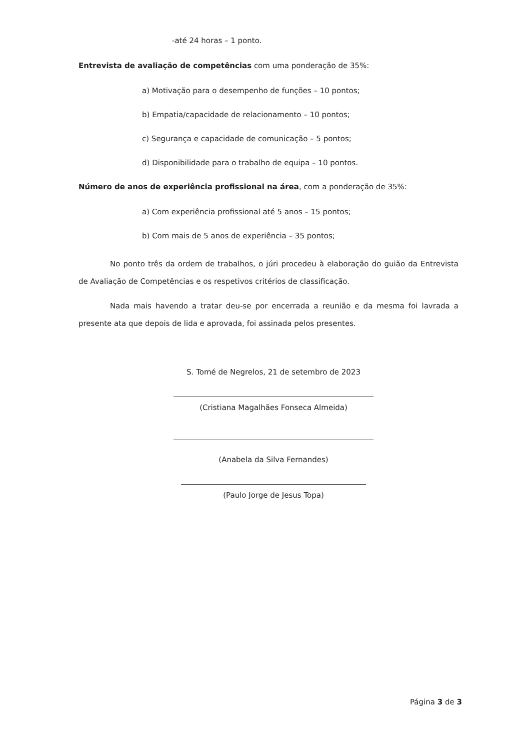-até 24 horas – 1 ponto.
Entrevista de avaliação de competências com uma ponderação de 35%:
a) Motivação para o desempenho de funções – 10 pontos;
b) Empatia/capacidade de relacionamento – 10 pontos;
c) Segurança e capacidade de comunicação – 5 pontos;
d) Disponibilidade para o trabalho de equipa – 10 pontos.
Número de anos de experiência profissional na área, com a ponderação de 35%:
a) Com experiência profissional até 5 anos – 15 pontos;
b) Com mais de 5 anos de experiência – 35 pontos;
No ponto três da ordem de trabalhos, o júri procedeu à elaboração do guião da Entrevista de Avaliação de Competências e os respetivos critérios de classificação.
Nada mais havendo a tratar deu-se por encerrada a reunião e da mesma foi lavrada a presente ata que depois de lida e aprovada, foi assinada pelos presentes.
S. Tomé de Negrelos, 21 de setembro de 2023
(Cristiana Magalhães Fonseca Almeida)
(Anabela da Silva Fernandes)
(Paulo Jorge de Jesus Topa)
Página 3 de 3